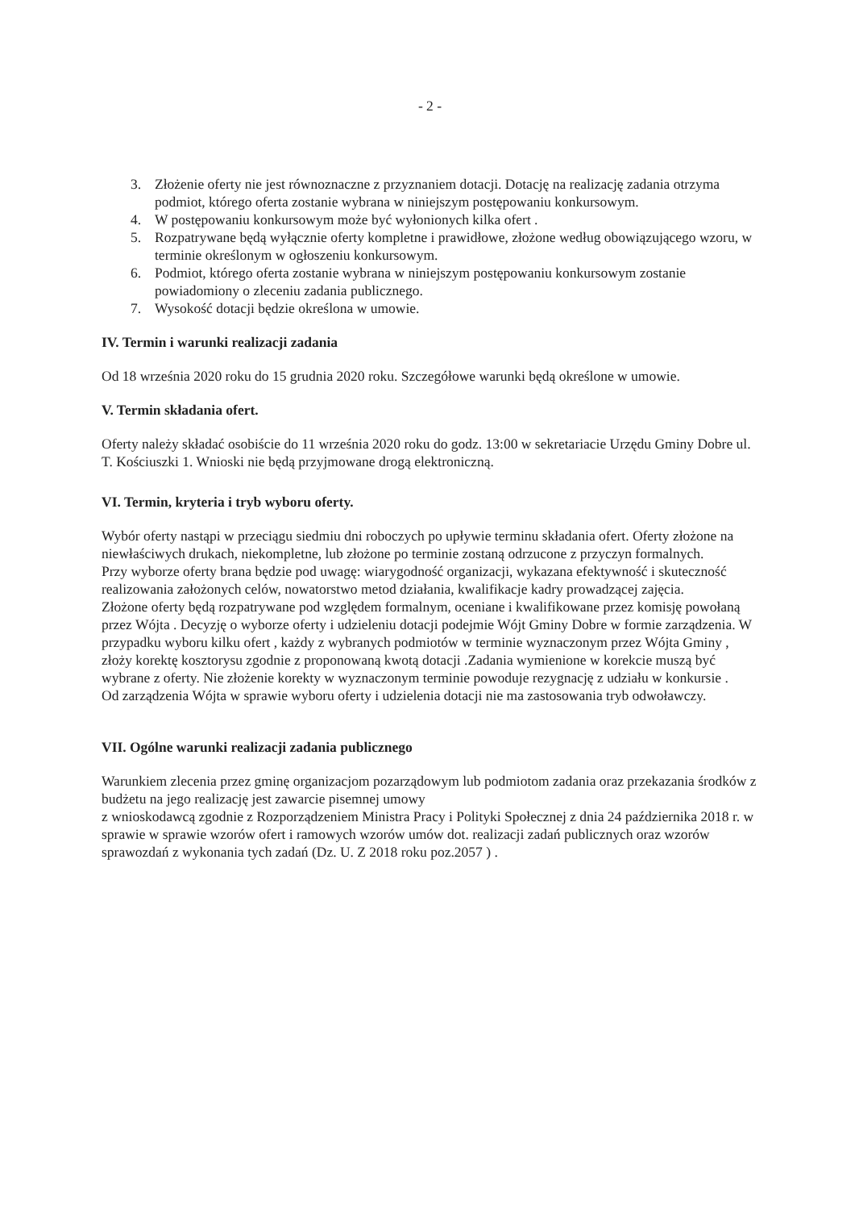- 2 -
3. Złożenie oferty nie jest równoznaczne z przyznaniem dotacji. Dotację na realizację zadania otrzyma podmiot, którego oferta zostanie wybrana w niniejszym postępowaniu konkursowym.
4. W postępowaniu konkursowym może być wyłonionych kilka ofert .
5. Rozpatrywane będą wyłącznie oferty kompletne i prawidłowe, złożone według obowiązującego wzoru, w terminie określonym w ogłoszeniu konkursowym.
6. Podmiot, którego oferta zostanie wybrana w niniejszym postępowaniu konkursowym zostanie powiadomiony o zleceniu zadania publicznego.
7. Wysokość dotacji będzie określona w umowie.
IV. Termin i warunki realizacji zadania
Od 18 września 2020 roku do 15 grudnia 2020 roku. Szczegółowe warunki będą określone w umowie.
V. Termin składania ofert.
Oferty należy składać osobiście do 11 września 2020 roku do godz. 13:00 w sekretariacie Urzędu Gminy Dobre ul. T. Kościuszki 1. Wnioski nie będą przyjmowane drogą elektroniczną.
VI. Termin, kryteria i tryb wyboru oferty.
Wybór oferty nastąpi w przeciągu siedmiu dni roboczych po upływie terminu składania ofert. Oferty złożone na niewłaściwych drukach, niekompletne, lub złożone po terminie zostaną odrzucone z przyczyn formalnych.
Przy wyborze oferty brana będzie pod uwagę: wiarygodność organizacji, wykazana efektywność i skuteczność realizowania założonych celów, nowatorstwo metod działania, kwalifikacje kadry prowadzącej zajęcia.
Złożone oferty będą rozpatrywane pod względem formalnym, oceniane i kwalifikowane przez komisję powołaną przez Wójta . Decyzję o wyborze oferty i udzieleniu dotacji podejmie Wójt Gminy Dobre w formie zarządzenia. W przypadku wyboru kilku ofert , każdy z wybranych podmiotów w terminie wyznaczonym przez Wójta Gminy , złoży korektę kosztorysu zgodnie z proponowaną kwotą dotacji .Zadania wymienione w korekcie muszą być wybrane z oferty. Nie złożenie korekty w wyznaczonym terminie powoduje rezygnację z udziału w konkursie .
Od zarządzenia Wójta w sprawie wyboru oferty i udzielenia dotacji nie ma zastosowania tryb odwoławczy.
VII. Ogólne warunki realizacji zadania publicznego
Warunkiem zlecenia przez gminę organizacjom pozarządowym lub podmiotom zadania oraz przekazania środków z budżetu na jego realizację jest zawarcie pisemnej umowy
z wnioskodawcą zgodnie z Rozporządzeniem Ministra Pracy i Polityki Społecznej z dnia 24 października 2018 r. w sprawie w sprawie wzorów ofert i ramowych wzorów umów dot. realizacji zadań publicznych oraz wzorów sprawozdań z wykonania tych zadań (Dz. U. Z 2018 roku poz.2057 ) .